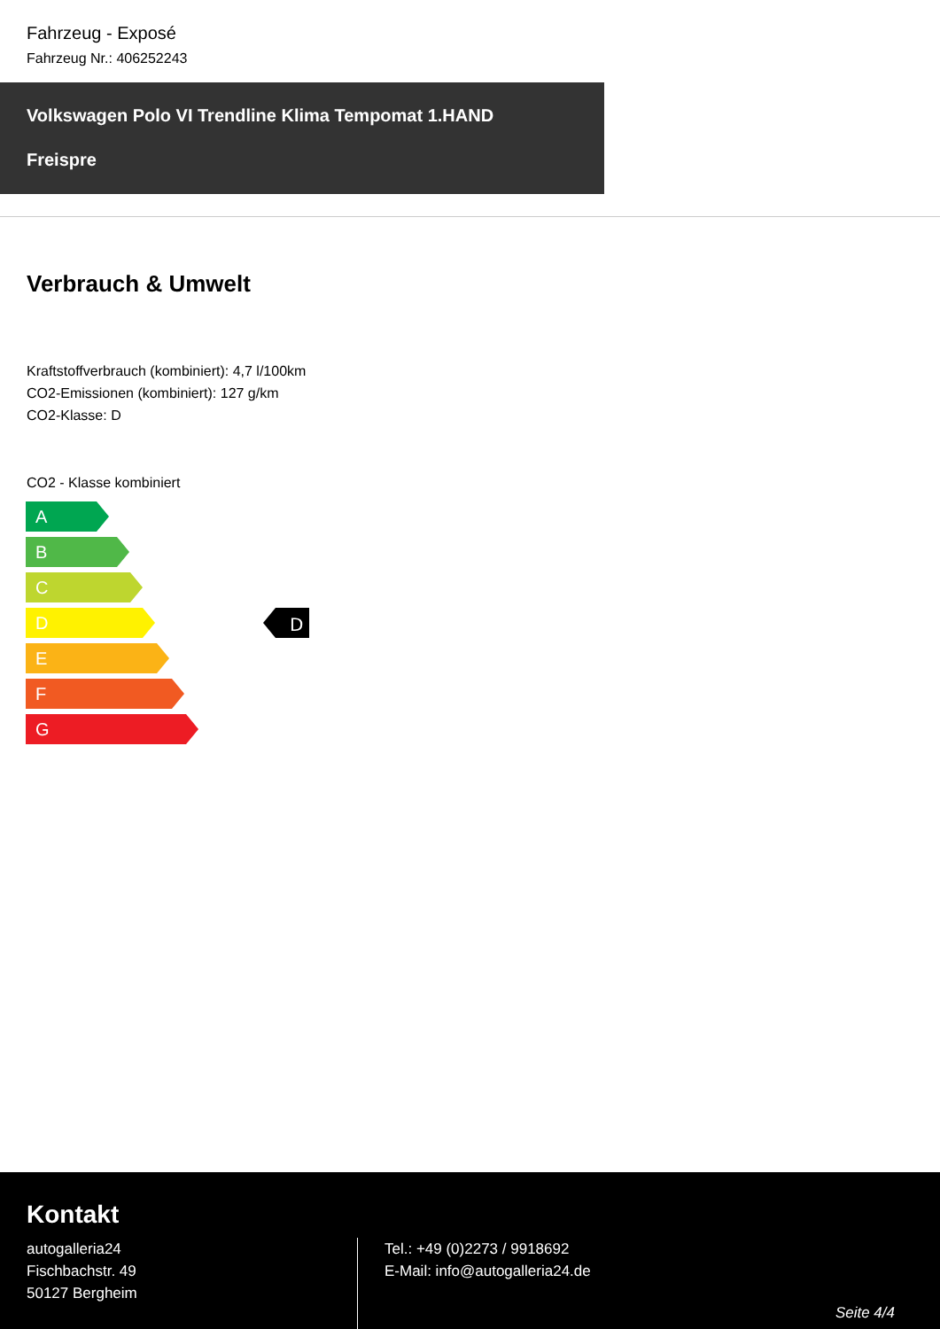Fahrzeug - Exposé
Fahrzeug Nr.: 406252243
Volkswagen Polo VI Trendline Klima Tempomat 1.HAND
Freispre
Verbrauch & Umwelt
Kraftstoffverbrauch (kombiniert): 4,7 l/100km
CO2-Emissionen (kombiniert): 127 g/km
CO2-Klasse: D
CO2 - Klasse kombiniert
A
B
C
D
D
E
F
G
Kontakt
autogalleria24
Fischbachstr. 49
50127 Bergheim
Tel.: +49 (0)2273 / 9918692
E-Mail: info@autogalleria24.de
Seite 4/4